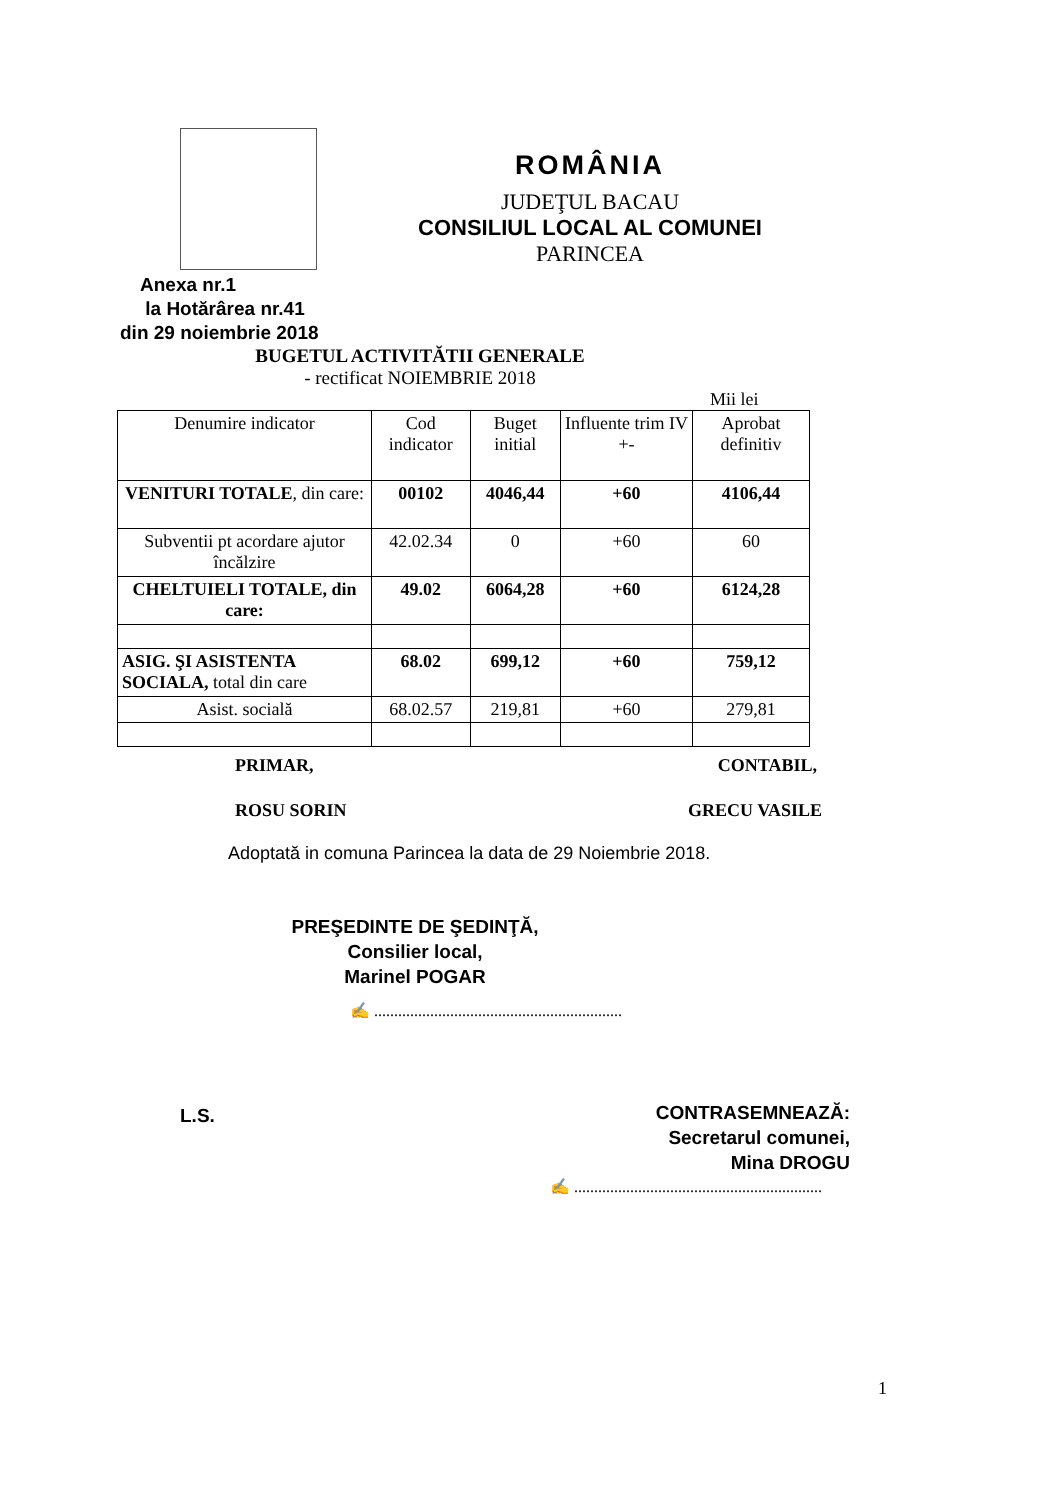ROMÂNIA
JUDEŢUL BACAU
CONSILIUL LOCAL AL COMUNEI
PARINCEA
Anexa nr.1
la Hotărârea nr.41
din 29 noiembrie 2018
BUGETUL ACTIVITĂTII GENERALE
- rectificat NOIEMBRIE 2018
Mii lei
| Denumire indicator | Cod indicator | Buget initial | Influente trim IV +- | Aprobat definitiv |
| --- | --- | --- | --- | --- |
| VENITURI TOTALE , din care: | 00102 | 4046,44 | +60 | 4106,44 |
| Subventii pt acordare ajutor încălzire | 42.02.34 | 0 | +60 | 60 |
| CHELTUIELI TOTALE, din care: | 49.02 | 6064,28 | +60 | 6124,28 |
| ASIG. ŞI ASISTENTA SOCIALA, total din care | 68.02 | 699,12 | +60 | 759,12 |
| Asist. socială | 68.02.57 | 219,81 | +60 | 279,81 |
PRIMAR, CONTABIL,
ROSU SORIN GRECU VASILE
Adoptată in comuna Parincea la data de 29 Noiembrie 2018.
PREŞEDINTE DE ŞEDINŢĂ,
Consilier local,
Marinel POGAR
✍ ..............................................................
CONTRASEMNEAZĂ:
Secretarul comunei,
Mina DROGU
L.S.
✍ ..............................................................
1